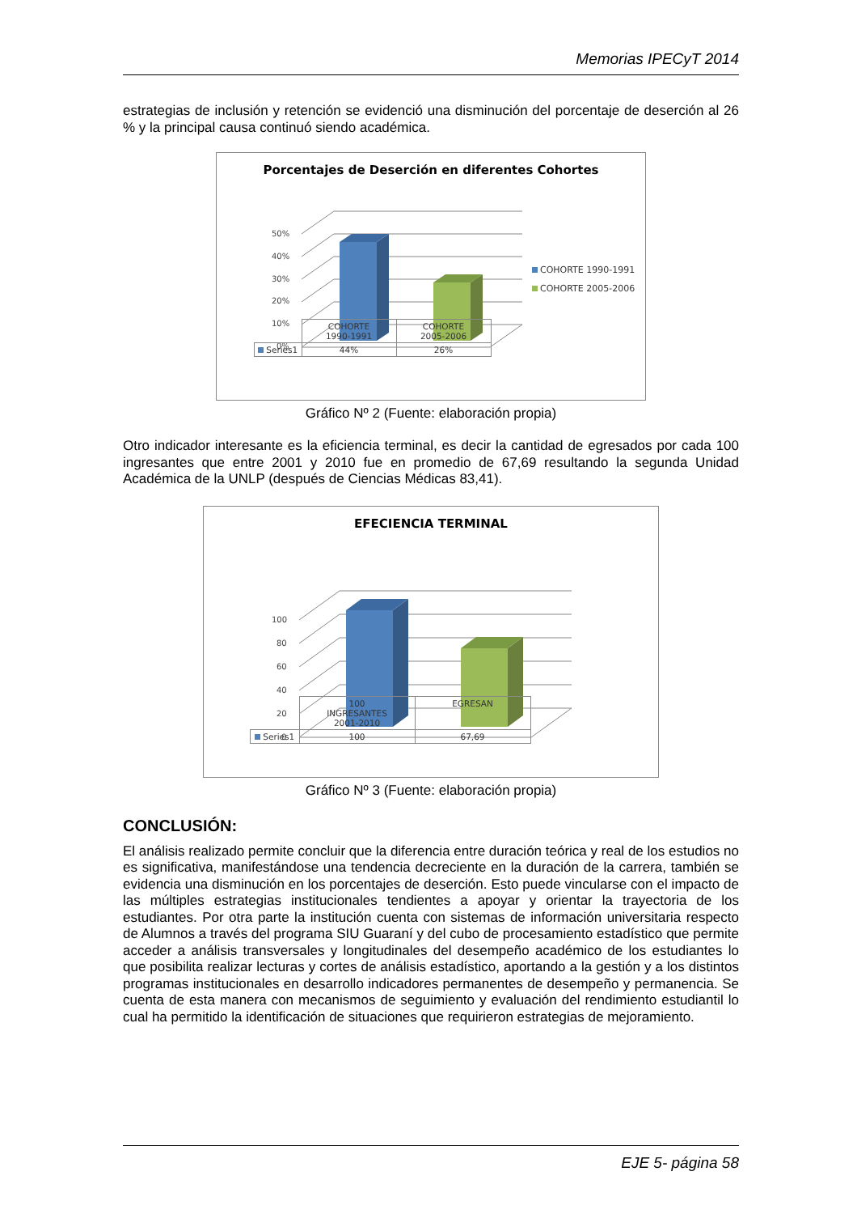Memorias IPECyT 2014
estrategias de inclusión y retención se evidenció una disminución del porcentaje de deserción al 26 % y la principal causa continuó siendo académica.
Porcentajes de Deserción en diferentes Cohortes
50%
40%
30%
20%
10%
0%
COHORTE 1990-1991
COHORTE 2005-2006
| | COHORTE 1990-1991 | COHORTE 2005-2006 |
| Series1 | 44% | 26% |
Gráfico Nº 2 (Fuente: elaboración propia)
Otro indicador interesante es la eficiencia terminal, es decir la cantidad de egresados por cada 100 ingresantes que entre 2001 y 2010 fue en promedio de 67,69 resultando la segunda Unidad Académica de la UNLP (después de Ciencias Médicas 83,41).
EFECIENCIA TERMINAL
100
80
60
40
20
0
| | 100 INGRESANTES 2001-2010 | EGRESAN |
| Series1 | 100 | 67,69 |
Gráfico Nº 3 (Fuente: elaboración propia)
CONCLUSIÓN:
El análisis realizado permite concluir que la diferencia entre duración teórica y real de los estudios no es significativa, manifestándose una tendencia decreciente en la duración de la carrera, también se evidencia una disminución en los porcentajes de deserción. Esto puede vincularse con el impacto de las múltiples estrategias institucionales tendientes a apoyar y orientar la trayectoria de los estudiantes. Por otra parte la institución cuenta con sistemas de información universitaria respecto de Alumnos a través del programa SIU Guaraní y del cubo de procesamiento estadístico que permite acceder a análisis transversales y longitudinales del desempeño académico de los estudiantes lo que posibilita realizar lecturas y cortes de análisis estadístico, aportando a la gestión y a los distintos programas institucionales en desarrollo indicadores permanentes de desempeño y permanencia. Se cuenta de esta manera con mecanismos de seguimiento y evaluación del rendimiento estudiantil lo cual ha permitido la identificación de situaciones que requirieron estrategias de mejoramiento.
EJE 5- página 58